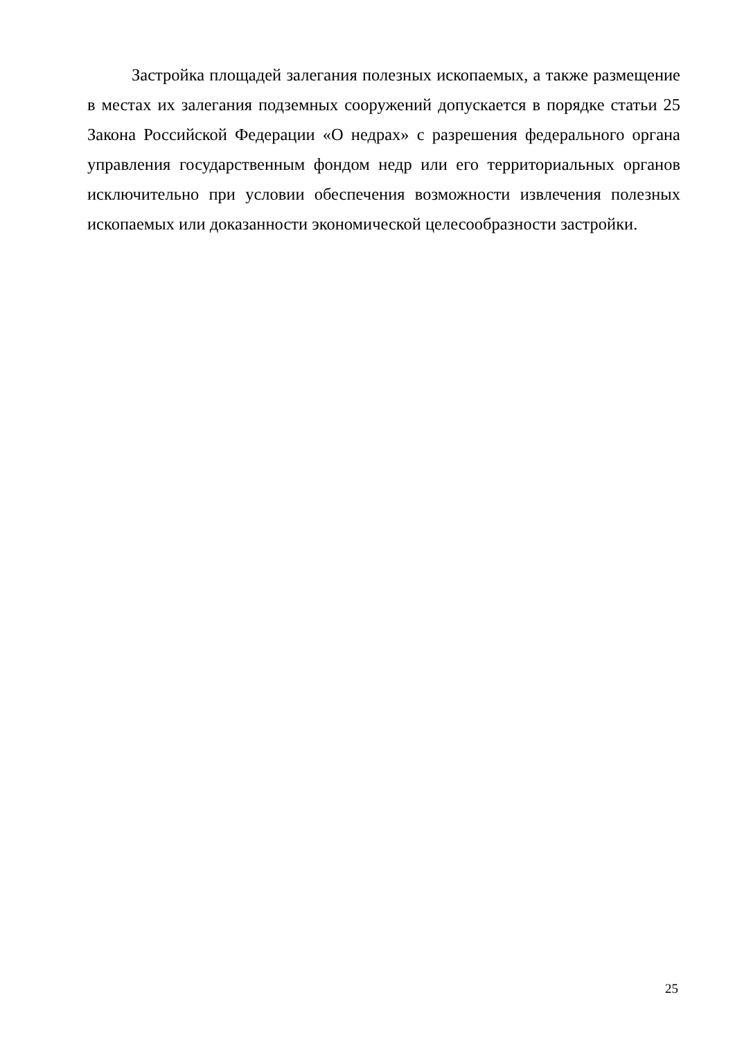Застройка площадей залегания полезных ископаемых, а также размещение в местах их залегания подземных сооружений допускается в порядке статьи 25 Закона Российской Федерации «О недрах» с разрешения федерального органа управления государственным фондом недр или его территориальных органов исключительно при условии обеспечения возможности извлечения полезных ископаемых или доказанности экономической целесообразности застройки.
25